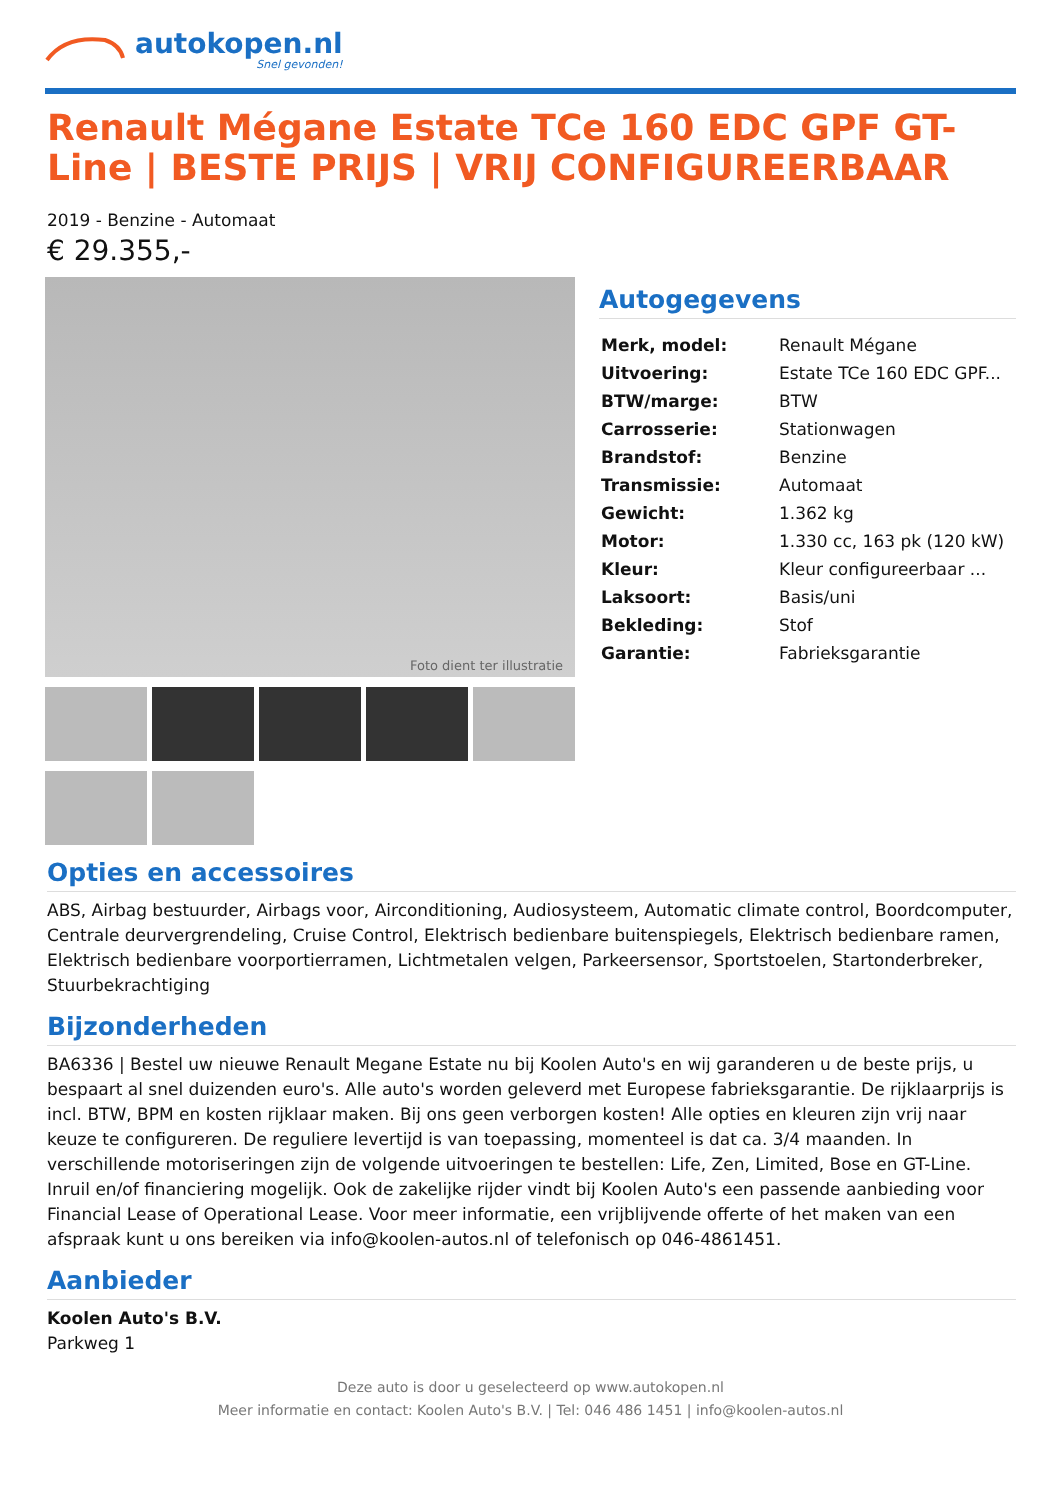autokopen.nl
Snel gevonden!
Renault Mégane Estate TCe 160 EDC GPF GT-Line | BESTE PRIJS | VRIJ CONFIGUREERBAAR
2019 - Benzine - Automaat
€ 29.355,-
Foto dient ter illustratie
Autogegevens
| Merk, model: | Renault Mégane |
| Uitvoering: | Estate TCe 160 EDC GPF... |
| BTW/marge: | BTW |
| Carrosserie: | Stationwagen |
| Brandstof: | Benzine |
| Transmissie: | Automaat |
| Gewicht: | 1.362 kg |
| Motor: | 1.330 cc, 163 pk (120 kW) |
| Kleur: | Kleur configureerbaar ... |
| Laksoort: | Basis/uni |
| Bekleding: | Stof |
| Garantie: | Fabrieksgarantie |
Opties en accessoires
ABS, Airbag bestuurder, Airbags voor, Airconditioning, Audiosysteem, Automatic climate control, Boordcomputer, Centrale deurvergrendeling, Cruise Control, Elektrisch bedienbare buitenspiegels, Elektrisch bedienbare ramen, Elektrisch bedienbare voorportierramen, Lichtmetalen velgen, Parkeersensor, Sportstoelen, Startonderbreker, Stuurbekrachtiging
Bijzonderheden
BA6336 | Bestel uw nieuwe Renault Megane Estate nu bij Koolen Auto's en wij garanderen u de beste prijs, u bespaart al snel duizenden euro's. Alle auto's worden geleverd met Europese fabrieksgarantie. De rijklaarprijs is incl. BTW, BPM en kosten rijklaar maken. Bij ons geen verborgen kosten! Alle opties en kleuren zijn vrij naar keuze te configureren. De reguliere levertijd is van toepassing, momenteel is dat ca. 3/4 maanden. In verschillende motoriseringen zijn de volgende uitvoeringen te bestellen: Life, Zen, Limited, Bose en GT-Line. Inruil en/of financiering mogelijk. Ook de zakelijke rijder vindt bij Koolen Auto's een passende aanbieding voor Financial Lease of Operational Lease. Voor meer informatie, een vrijblijvende offerte of het maken van een afspraak kunt u ons bereiken via info@koolen-autos.nl of telefonisch op 046-4861451.
Aanbieder
Koolen Auto's B.V.
Parkweg 1
Deze auto is door u geselecteerd op www.autokopen.nl
Meer informatie en contact: Koolen Auto's B.V. | Tel: 046 486 1451 | info@koolen-autos.nl